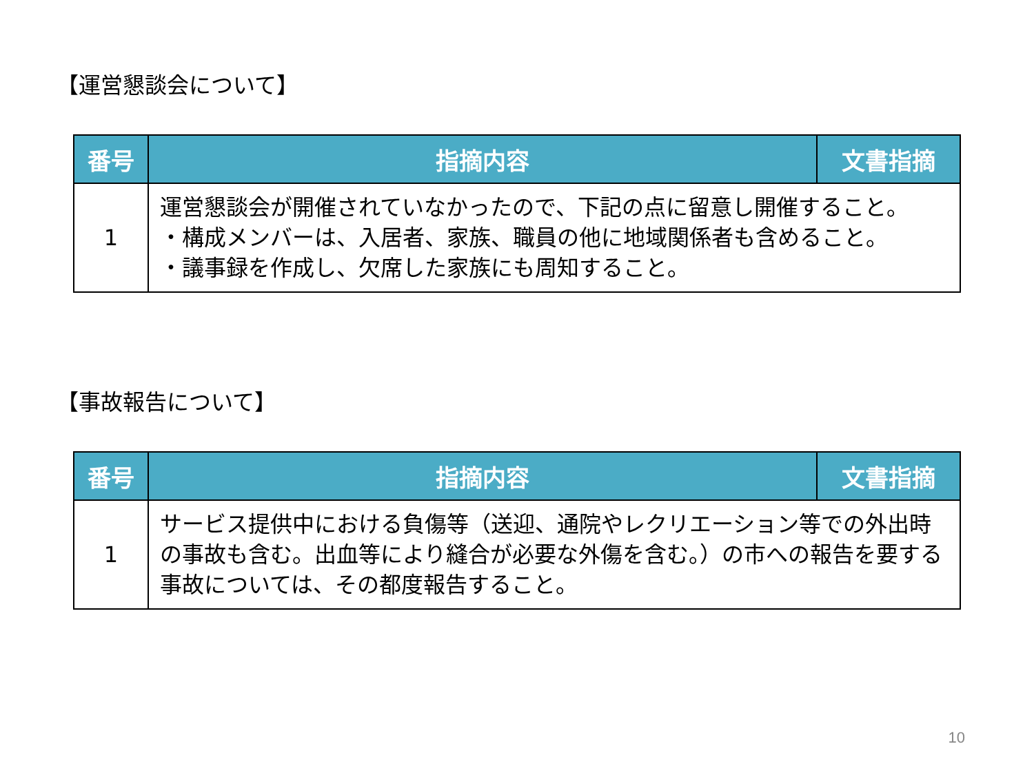【運営懇談会について】
| 番号 | 指摘内容 | 文書指摘 |
| --- | --- | --- |
| 1 | 運営懇談会が開催されていなかったので、下記の点に留意し開催すること。 ・構成メンバーは、入居者、家族、職員の他に地域関係者も含めること。 ・議事録を作成し、欠席した家族にも周知すること。 | |
【事故報告について】
| 番号 | 指摘内容 | 文書指摘 |
| --- | --- | --- |
| 1 | サービス提供中における負傷等（送迎、通院やレクリエーション等での外出時の事故も含む。出血等により縫合が必要な外傷を含む。）の市への報告を要する事故については、その都度報告すること。 | |
10